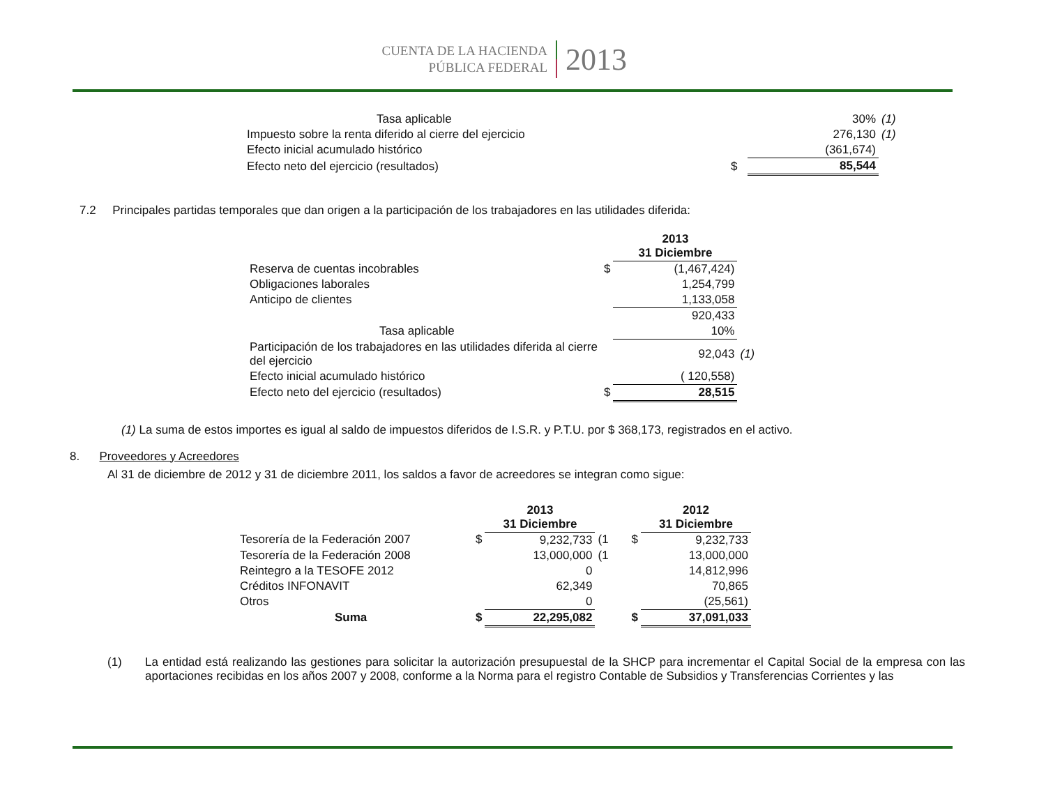CUENTA DE LA HACIENDA
PÚBLICA FEDERAL
2013
| Tasa aplicable | | 30% | (1) |
| Impuesto sobre la renta diferido al cierre del ejercicio | | 276,130 | (1) |
| Efecto inicial acumulado histórico | | (361,674) | |
| Efecto neto del ejercicio (resultados) | $ | 85,544 | |
7.2 Principales partidas temporales que dan origen a la participación de los trabajadores en las utilidades diferida:
| | | 2013 31 Diciembre | |
| Reserva de cuentas incobrables | $ | (1,467,424) | |
| Obligaciones laborales | | 1,254,799 | |
| Anticipo de clientes | | 1,133,058 | |
| | | 920,433 | |
| Tasa aplicable | | 10% | |
| Participación de los trabajadores en las utilidades diferida al cierre del ejercicio | | 92,043 | (1) |
| Efecto inicial acumulado histórico | | ( 120,558) | |
| Efecto neto del ejercicio (resultados) | $ | 28,515 | |
(1) La suma de estos importes es igual al saldo de impuestos diferidos de I.S.R. y P.T.U. por $ 368,173, registrados en el activo.
8. Proveedores y Acreedores
Al 31 de diciembre de 2012 y 31 de diciembre 2011, los saldos a favor de acreedores se integran como sigue:
| | | 2013 31 Diciembre | | | 2012 31 Diciembre |
| Tesorería de la Federación 2007 | $ | 9,232,733 | (1 | $ | 9,232,733 |
| Tesorería de la Federación 2008 | | 13,000,000 | (1 | | 13,000,000 |
| Reintegro a la TESOFE 2012 | | 0 | | | 14,812,996 |
| Créditos INFONAVIT | | 62,349 | | | 70,865 |
| Otros | | 0 | | | (25,561) |
| Suma | $ | 22,295,082 | | $ | 37,091,033 |
(1) La entidad está realizando las gestiones para solicitar la autorización presupuestal de la SHCP para incrementar el Capital Social de la empresa con las aportaciones recibidas en los años 2007 y 2008, conforme a la Norma para el registro Contable de Subsidios y Transferencias Corrientes y las